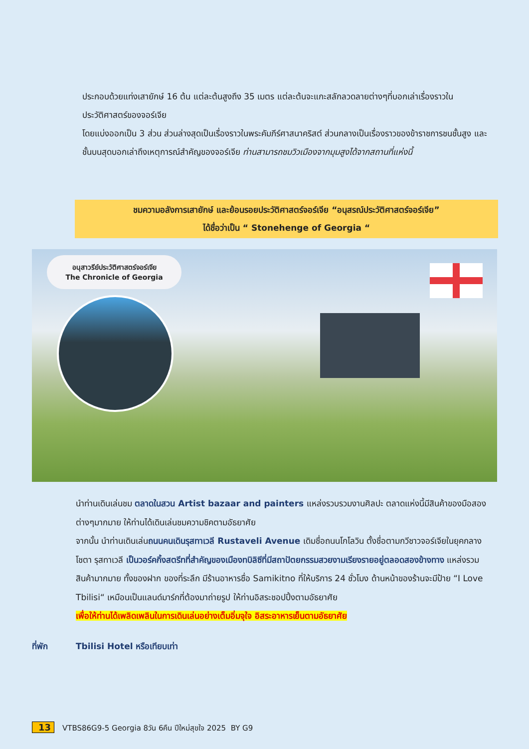ประกอบด้วยแท่งเสายักษ์ 16 ต้น แต่ละต้นสูงถึง 35 เมตร แต่ละต้นจะแกะสลักลวดลายต่างๆที่บอกเล่าเรื่องราวในประวัติศาสตร์ของจอร์เจีย
โดยแบ่งออกเป็น 3 ส่วน ส่วนล่างสุดเป็นเรื่องราวในพระคัมภีร์ศาสนาคริสต์ ส่วนกลางเป็นเรื่องราวของข้าราชการชนชั้นสูง และชั้นบนสุดบอกเล่าถึงเหตุการณ์สำคัญของจอร์เจีย ท่านสามารถชมวิวเมืองจากมุมสูงได้จากสถานที่แห่งนี้
ชมความอลังการเสายักษ์ และย้อนรอยประวัติศาสตร์จอร์เจีย “อนุสรณ์ประวัติศาสตร์จอร์เจีย”
ได้ชื่อว่าเป็น “ Stonehenge of Georgia “
อนุสาวรีย์ประวัติศาสตร์จอร์เจีย
The Chronicle of Georgia
นำท่านเดินเล่นชม ตลาดในสวน Artist bazaar and painters แหล่งรวบรวมงานศิลปะ ตลาดแห่งนี้มีสินค้าของมือสองต่างๆมากมาย ให้ท่านได้เดินเล่นชมความชิคตามอัธยาศัย
จากนั้น นำท่านเดินเล่นถนนคนเดินรุสทาเวลี Rustaveli Avenue เดิมชื่อถนนโกโลวิน ตั้งชื่อตามกวีชาวจอร์เจียในยุคกลาง โชตา รุสทาเวลี เป็นวอร์คกิ้งสตรีทที่สำคัญของเมืองทบิลิซีที่มีสถาปัตยกรรมสวยงามเรียงรายอยู่ตลอดสองข้างทาง แหล่งรวมสินค้ามากมาย ทั้งของฝาก ของที่ระลึก มีร้านอาหารชื่อ Samikitno ที่ให้บริการ 24 ชั่วโมง ด้านหน้าของร้านจะมีป้าย “I Love Tbilisi“ เหมือนเป็นแลนด์มาร์กที่ต้องมาถ่ายรูป ให้ท่านอิสระชอปปิ้งตามอัธยาศัย
เพื่อให้ท่านได้เพลิดเพลินในการเดินเล่นอย่างเต็มอิ่มจุใจ อิสระอาหารเย็นตามอัธยาศัย
ที่พัก Tbilisi Hotel หรือเทียบเท่า
13 VTBS86G9-5 Georgia 8วัน 6คืน ปีใหม่สุขใจ 2025 BY G9